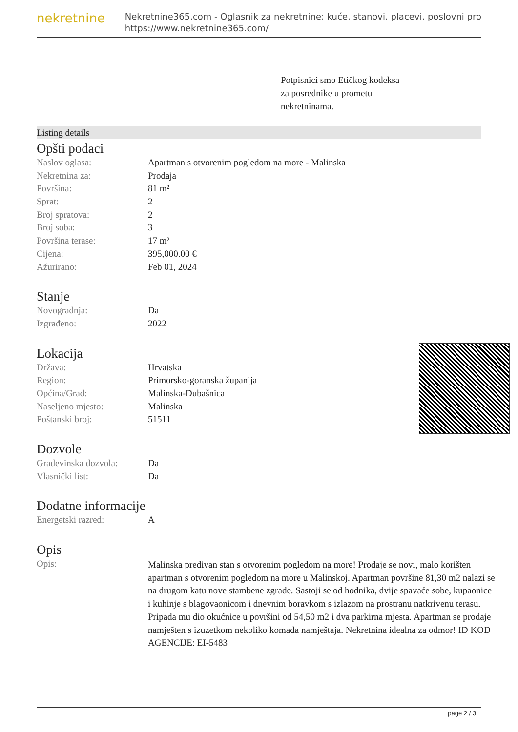nekretnine
Nekretnine365.com - Oglasnik za nekretnine: kuće, stanovi, placevi, poslovni pro
https://www.nekretnine365.com/
Potpisnici smo Etičkog kodeksa
za posrednike u prometu
nekretninama.
Listing details
Opšti podaci
| Naslov oglasa: | Apartman s otvorenim pogledom na more - Malinska |
| Nekretnina za: | Prodaja |
| Površina: | 81 m² |
| Sprat: | 2 |
| Broj spratova: | 2 |
| Broj soba: | 3 |
| Površina terase: | 17 m² |
| Cijena: | 395,000.00 € |
| Ažurirano: | Feb 01, 2024 |
Stanje
| Novogradnja: | Da |
| Izgrađeno: | 2022 |
Lokacija
| Država: | Hrvatska |
| Region: | Primorsko-goranska županija |
| Općina/Grad: | Malinska-Dubašnica |
| Naseljeno mjesto: | Malinska |
| Poštanski broj: | 51511 |
Dozvole
| Građevinska dozvola: | Da |
| Vlasnički list: | Da |
Dodatne informacije
| Energetski razred: | A |
Opis
| Opis: | Malinska predivan stan s otvorenim pogledom na more! Prodaje se novi, malo korišten apartman s otvorenim pogledom na more u Malinskoj. Apartman površine 81,30 m2 nalazi se na drugom katu nove stambene zgrade. Sastoji se od hodnika, dvije spavaće sobe, kupaonice i kuhinje s blagovaonicom i dnevnim boravkom s izlazom na prostranu natkrivenu terasu. Pripada mu dio okućnice u površini od 54,50 m2 i dva parkirna mjesta. Apartman se prodaje namješten s izuzetkom nekoliko komada namještaja. Nekretnina idealna za odmor! ID KOD AGENCIJE: EI-5483 |
page 2 / 3